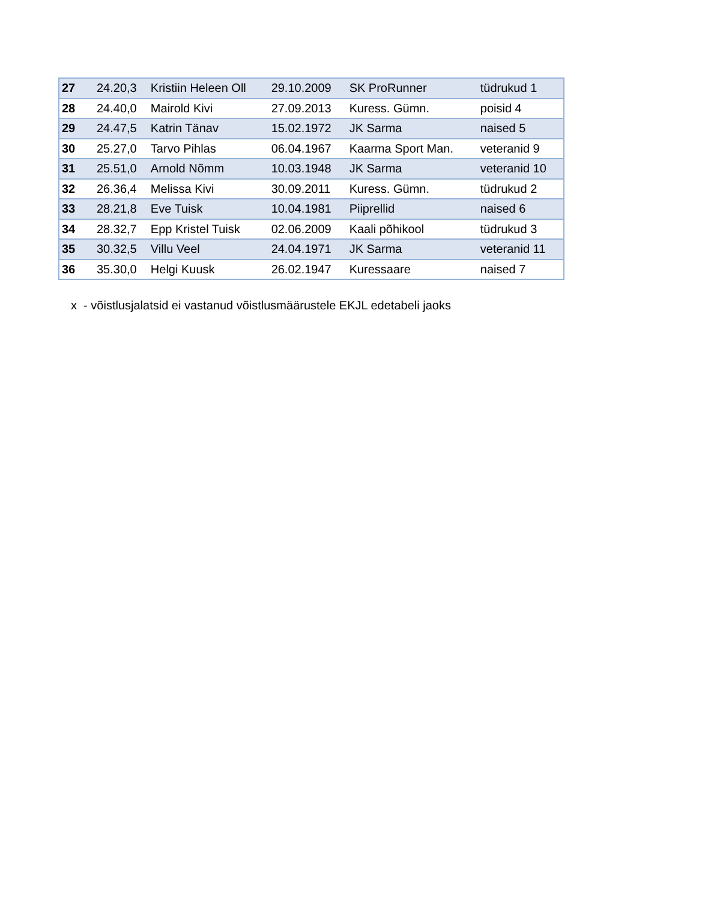| 27 | 24.20,3 | Kristiin Heleen Oll | 29.10.2009 | SK ProRunner | tüdrukud 1 |
| 28 | 24.40,0 | Mairold Kivi | 27.09.2013 | Kuress. Gümn. | poisid 4 |
| 29 | 24.47,5 | Katrin Tänav | 15.02.1972 | JK Sarma | naised 5 |
| 30 | 25.27,0 | Tarvo Pihlas | 06.04.1967 | Kaarma Sport Man. | veteranid 9 |
| 31 | 25.51,0 | Arnold Nõmm | 10.03.1948 | JK Sarma | veteranid 10 |
| 32 | 26.36,4 | Melissa Kivi | 30.09.2011 | Kuress. Gümn. | tüdrukud 2 |
| 33 | 28.21,8 | Eve Tuisk | 10.04.1981 | Piiprellid | naised 6 |
| 34 | 28.32,7 | Epp Kristel Tuisk | 02.06.2009 | Kaali põhikool | tüdrukud 3 |
| 35 | 30.32,5 | Villu Veel | 24.04.1971 | JK Sarma | veteranid 11 |
| 36 | 35.30,0 | Helgi Kuusk | 26.02.1947 | Kuressaare | naised 7 |
x - võistlusjalatsid ei vastanud võistlusmäärustele EKJL edetabeli jaoks